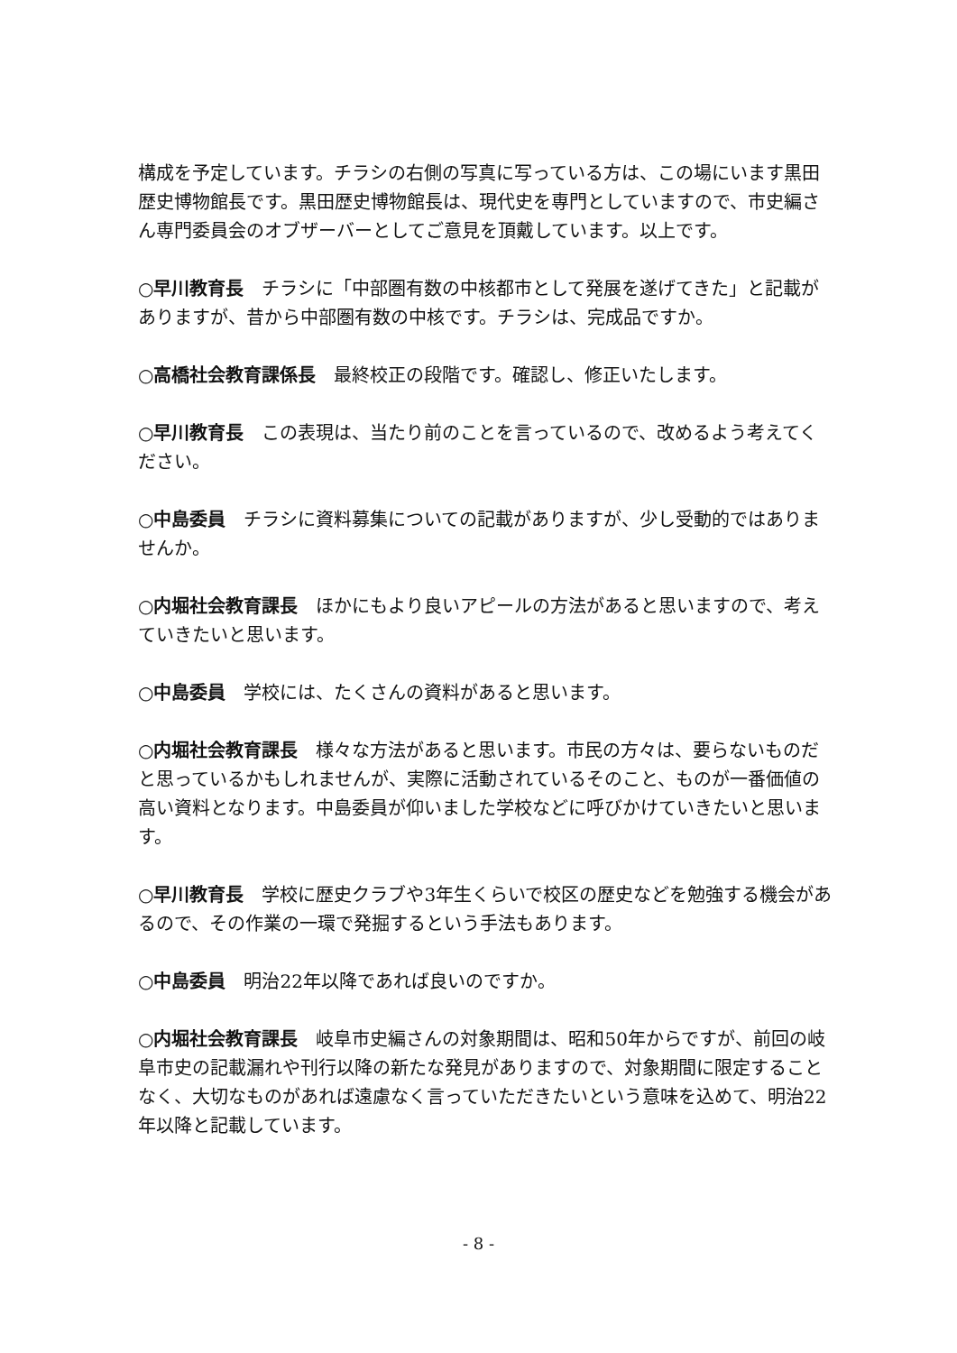構成を予定しています。チラシの右側の写真に写っている方は、この場にいます黒田歴史博物館長です。黒田歴史博物館長は、現代史を専門としていますので、市史編さん専門委員会のオブザーバーとしてご意見を頂戴しています。以上です。
○早川教育長　チラシに「中部圏有数の中核都市として発展を遂げてきた」と記載がありますが、昔から中部圏有数の中核です。チラシは、完成品ですか。
○高橋社会教育課係長　最終校正の段階です。確認し、修正いたします。
○早川教育長　この表現は、当たり前のことを言っているので、改めるよう考えてください。
○中島委員　チラシに資料募集についての記載がありますが、少し受動的ではありませんか。
○内堀社会教育課長　ほかにもより良いアピールの方法があると思いますので、考えていきたいと思います。
○中島委員　学校には、たくさんの資料があると思います。
○内堀社会教育課長　様々な方法があると思います。市民の方々は、要らないものだと思っているかもしれませんが、実際に活動されているそのこと、ものが一番価値の高い資料となります。中島委員が仰いました学校などに呼びかけていきたいと思います。
○早川教育長　学校に歴史クラブや3年生くらいで校区の歴史などを勉強する機会があるので、その作業の一環で発掘するという手法もあります。
○中島委員　明治22年以降であれば良いのですか。
○内堀社会教育課長　岐阜市史編さんの対象期間は、昭和50年からですが、前回の岐阜市史の記載漏れや刊行以降の新たな発見がありますので、対象期間に限定することなく、大切なものがあれば遠慮なく言っていただきたいという意味を込めて、明治22年以降と記載しています。
- 8 -